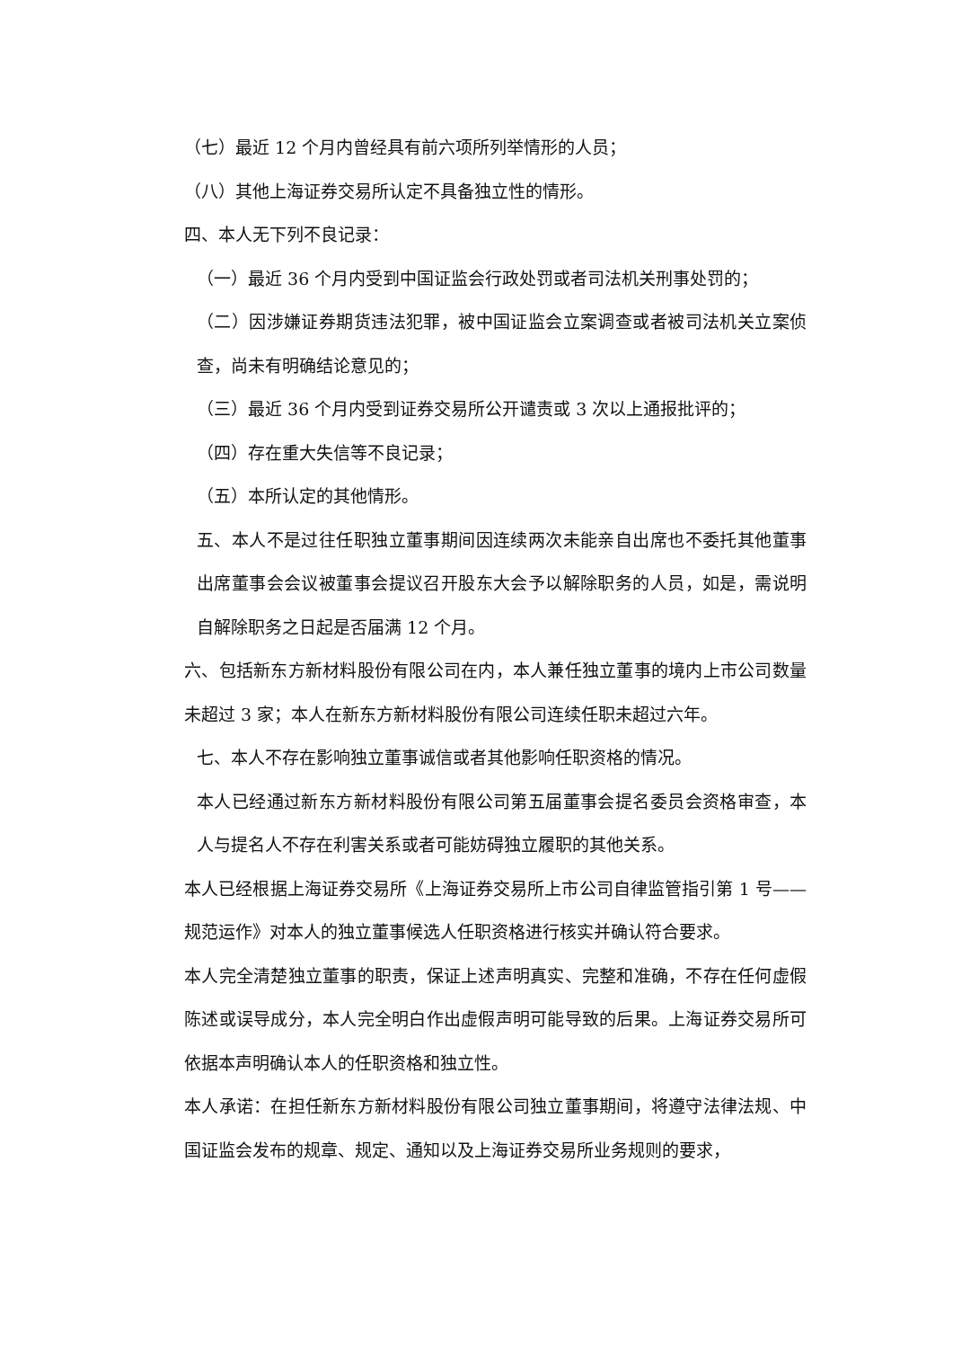（七）最近 12 个月内曾经具有前六项所列举情形的人员；
（八）其他上海证券交易所认定不具备独立性的情形。
四、本人无下列不良记录：
（一）最近 36 个月内受到中国证监会行政处罚或者司法机关刑事处罚的；
（二）因涉嫌证券期货违法犯罪，被中国证监会立案调查或者被司法机关立案侦查，尚未有明确结论意见的；
（三）最近 36 个月内受到证券交易所公开谴责或 3 次以上通报批评的；
（四）存在重大失信等不良记录；
（五）本所认定的其他情形。
五、本人不是过往任职独立董事期间因连续两次未能亲自出席也不委托其他董事出席董事会会议被董事会提议召开股东大会予以解除职务的人员，如是，需说明自解除职务之日起是否届满 12 个月。
六、包括新东方新材料股份有限公司在内，本人兼任独立董事的境内上市公司数量未超过 3 家；本人在新东方新材料股份有限公司连续任职未超过六年。
七、本人不存在影响独立董事诚信或者其他影响任职资格的情况。
本人已经通过新东方新材料股份有限公司第五届董事会提名委员会资格审查，本人与提名人不存在利害关系或者可能妨碍独立履职的其他关系。
本人已经根据上海证券交易所《上海证券交易所上市公司自律监管指引第 1 号——规范运作》对本人的独立董事候选人任职资格进行核实并确认符合要求。
本人完全清楚独立董事的职责，保证上述声明真实、完整和准确，不存在任何虚假陈述或误导成分，本人完全明白作出虚假声明可能导致的后果。上海证券交易所可依据本声明确认本人的任职资格和独立性。
本人承诺：在担任新东方新材料股份有限公司独立董事期间，将遵守法律法规、中国证监会发布的规章、规定、通知以及上海证券交易所业务规则的要求，